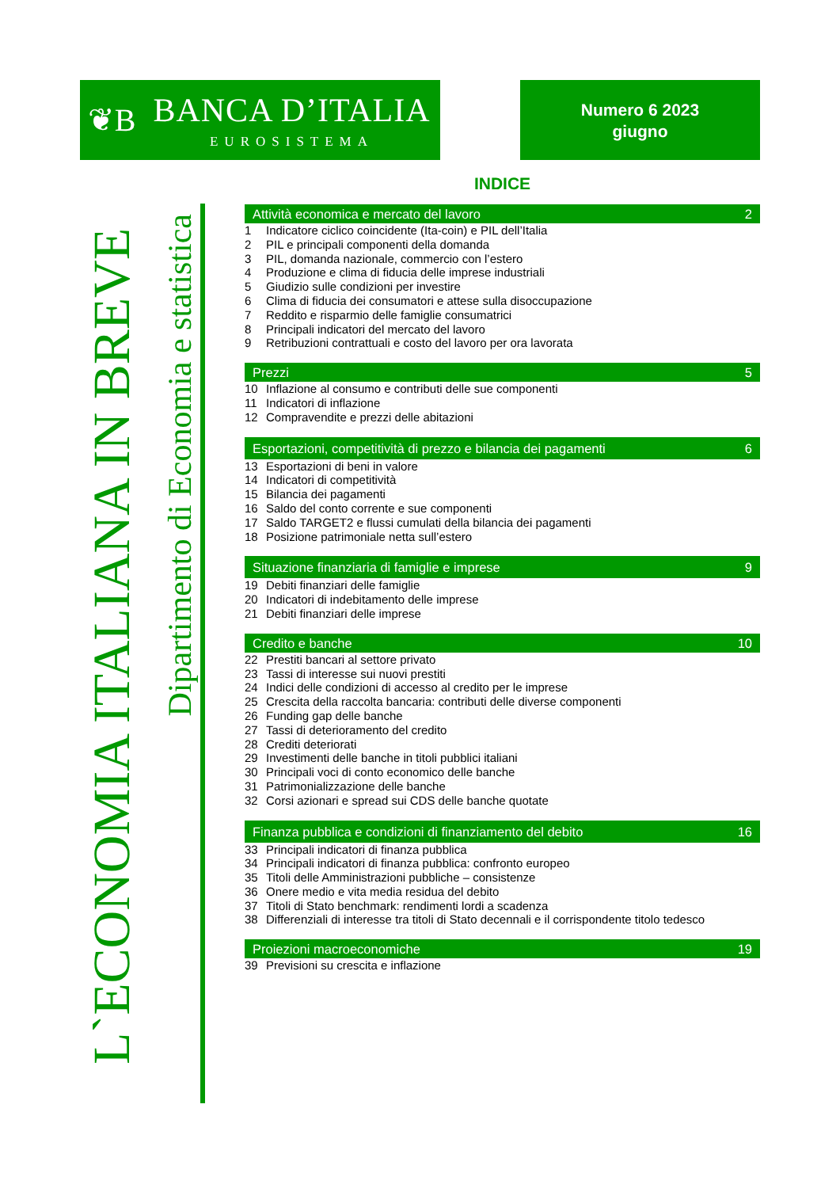❦B
BANCA D’ITALIA
EUROSISTEMA
Numero 6 2023
giugno
L`ECONOMIA ITALIANA IN BREVE
Dipartimento di Economia e statistica
INDICE
Attività economica e mercato del lavoro 2
1 Indicatore ciclico coincidente (Ita-coin) e PIL dell’Italia
2 PIL e principali componenti della domanda
3 PIL, domanda nazionale, commercio con l’estero
4 Produzione e clima di fiducia delle imprese industriali
5 Giudizio sulle condizioni per investire
6 Clima di fiducia dei consumatori e attese sulla disoccupazione
7 Reddito e risparmio delle famiglie consumatrici
8 Principali indicatori del mercato del lavoro
9 Retribuzioni contrattuali e costo del lavoro per ora lavorata
Prezzi 5
10 Inflazione al consumo e contributi delle sue componenti
11 Indicatori di inflazione
12 Compravendite e prezzi delle abitazioni
Esportazioni, competitività di prezzo e bilancia dei pagamenti 6
13 Esportazioni di beni in valore
14 Indicatori di competitività
15 Bilancia dei pagamenti
16 Saldo del conto corrente e sue componenti
17 Saldo TARGET2 e flussi cumulati della bilancia dei pagamenti
18 Posizione patrimoniale netta sull’estero
Situazione finanziaria di famiglie e imprese 9
19 Debiti finanziari delle famiglie
20 Indicatori di indebitamento delle imprese
21 Debiti finanziari delle imprese
Credito e banche 10
22 Prestiti bancari al settore privato
23 Tassi di interesse sui nuovi prestiti
24 Indici delle condizioni di accesso al credito per le imprese
25 Crescita della raccolta bancaria: contributi delle diverse componenti
26 Funding gap delle banche
27 Tassi di deterioramento del credito
28 Crediti deteriorati
29 Investimenti delle banche in titoli pubblici italiani
30 Principali voci di conto economico delle banche
31 Patrimonializzazione delle banche
32 Corsi azionari e spread sui CDS delle banche quotate
Finanza pubblica e condizioni di finanziamento del debito 16
33 Principali indicatori di finanza pubblica
34 Principali indicatori di finanza pubblica: confronto europeo
35 Titoli delle Amministrazioni pubbliche – consistenze
36 Onere medio e vita media residua del debito
37 Titoli di Stato benchmark: rendimenti lordi a scadenza
38 Differenziali di interesse tra titoli di Stato decennali e il corrispondente titolo tedesco
Proiezioni macroeconomiche 19
39 Previsioni su crescita e inflazione